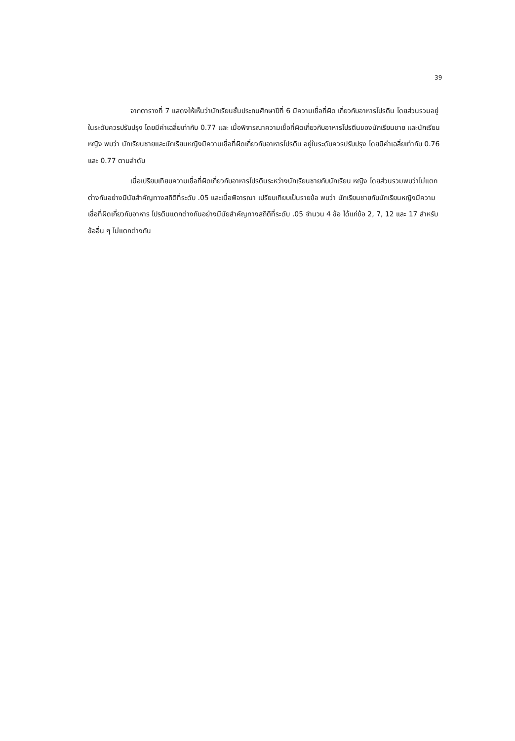39
จากตารางที่ 7 แสดงให้เห็นว่านักเรียนชั้นประถมศึกษาปีที่ 6 มีความเชื่อที่ผิด เกี่ยวกับอาหารโปรตีน โดยส่วนรวมอยู่ในระดับควรปรับปรุง โดยมีค่าเฉลี่ยเท่ากับ 0.77 และ เมื่อพิจารณาความเชื่อที่ผิดเกี่ยวกับอาหารโปรตีนของนักเรียนชาย และนักเรียนหญิง พบว่า นักเรียนชายและนักเรียนหญิงมีความเชื่อที่ผิดเกี่ยวกับอาหารโปรตีน อยู่ในระดับควรปรับปรุง โดยมีค่าเฉลี่ยเท่ากับ 0.76 และ 0.77 ตามลำดับ
เมื่อเปรียบเทียบความเชื่อที่ผิดเกี่ยวกับอาหารโปรตีนระหว่างนักเรียนชายกับนักเรียน หญิง โดยส่วนรวมพบว่าไม่แตกต่างกันอย่างมีนัยสำคัญทางสถิติที่ระดับ .05 และเมื่อพิจารณา เปรียบเทียบเป็นรายข้อ พบว่า นักเรียนชายกับนักเรียนหญิงมีความเชื่อที่ผิดเกี่ยวกับอาหาร โปรตีนแตกต่างกันอย่างมีนัยสำคัญทางสถิติที่ระดับ .05 จำนวน 4 ข้อ ได้แก่ข้อ 2, 7, 12 และ 17 สำหรับข้ออื่น ๆ ไม่แตกต่างกัน